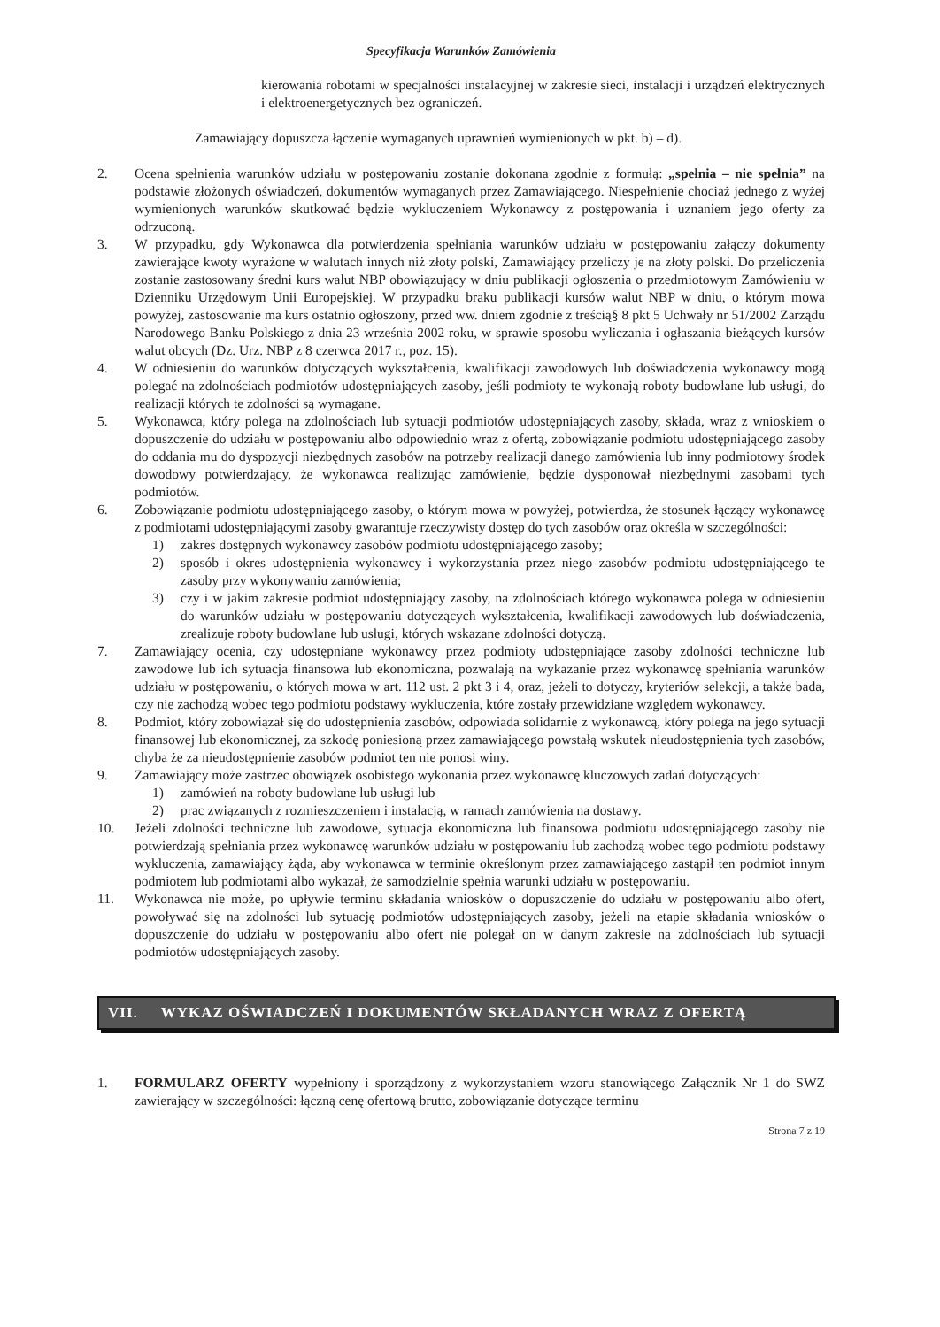Specyfikacja Warunków Zamówienia
kierowania robotami w specjalności instalacyjnej w zakresie sieci, instalacji i urządzeń elektrycznych i elektroenergetycznych bez ograniczeń.
Zamawiający dopuszcza łączenie wymaganych uprawnień wymienionych w pkt. b) – d).
2. Ocena spełnienia warunków udziału w postępowaniu zostanie dokonana zgodnie z formułą: „spełnia – nie spełnia” na podstawie złożonych oświadczeń, dokumentów wymaganych przez Zamawiającego. Niespełnienie chociaż jednego z wyżej wymienionych warunków skutkować będzie wykluczeniem Wykonawcy z postępowania i uznaniem jego oferty za odrzuconą.
3. W przypadku, gdy Wykonawca dla potwierdzenia spełniania warunków udziału w postępowaniu załączy dokumenty zawierające kwoty wyrażone w walutach innych niż złoty polski, Zamawiający przeliczy je na złoty polski. Do przeliczenia zostanie zastosowany średni kurs walut NBP obowiązujący w dniu publikacji ogłoszenia o przedmiotowym Zamówieniu w Dzienniku Urzędowym Unii Europejskiej. W przypadku braku publikacji kursów walut NBP w dniu, o którym mowa powyżej, zastosowanie ma kurs ostatnio ogłoszony, przed ww. dniem zgodnie z treścią§ 8 pkt 5 Uchwały nr 51/2002 Zarządu Narodowego Banku Polskiego z dnia 23 września 2002 roku, w sprawie sposobu wyliczania i ogłaszania bieżących kursów walut obcych (Dz. Urz. NBP z 8 czerwca 2017 r., poz. 15).
4. W odniesieniu do warunków dotyczących wykształcenia, kwalifikacji zawodowych lub doświadczenia wykonawcy mogą polegać na zdolnościach podmiotów udostępniających zasoby, jeśli podmioty te wykonają roboty budowlane lub usługi, do realizacji których te zdolności są wymagane.
5. Wykonawca, który polega na zdolnościach lub sytuacji podmiotów udostępniających zasoby, składa, wraz z wnioskiem o dopuszczenie do udziału w postępowaniu albo odpowiednio wraz z ofertą, zobowiązanie podmiotu udostępniającego zasoby do oddania mu do dyspozycji niezbędnych zasobów na potrzeby realizacji danego zamówienia lub inny podmiotowy środek dowodowy potwierdzający, że wykonawca realizując zamówienie, będzie dysponował niezbędnymi zasobami tych podmiotów.
6. Zobowiązanie podmiotu udostępniającego zasoby, o którym mowa w powyżej, potwierdza, że stosunek łączący wykonawcę z podmiotami udostępniającymi zasoby gwarantuje rzeczywisty dostęp do tych zasobów oraz określa w szczególności:
1) zakres dostępnych wykonawcy zasobów podmiotu udostępniającego zasoby;
2) sposób i okres udostępnienia wykonawcy i wykorzystania przez niego zasobów podmiotu udostępniającego te zasoby przy wykonywaniu zamówienia;
3) czy i w jakim zakresie podmiot udostępniający zasoby, na zdolnościach którego wykonawca polega w odniesieniu do warunków udziału w postępowaniu dotyczących wykształcenia, kwalifikacji zawodowych lub doświadczenia, zrealizuje roboty budowlane lub usługi, których wskazane zdolności dotyczą.
7. Zamawiający ocenia, czy udostępniane wykonawcy przez podmioty udostępniające zasoby zdolności techniczne lub zawodowe lub ich sytuacja finansowa lub ekonomiczna, pozwalają na wykazanie przez wykonawcę spełniania warunków udziału w postępowaniu, o których mowa w art. 112 ust. 2 pkt 3 i 4, oraz, jeżeli to dotyczy, kryteriów selekcji, a także bada, czy nie zachodzą wobec tego podmiotu podstawy wykluczenia, które zostały przewidziane względem wykonawcy.
8. Podmiot, który zobowiązał się do udostępnienia zasobów, odpowiada solidarnie z wykonawcą, który polega na jego sytuacji finansowej lub ekonomicznej, za szkodę poniesioną przez zamawiającego powstałą wskutek nieudostępnienia tych zasobów, chyba że za nieudostępnienie zasobów podmiot ten nie ponosi winy.
9. Zamawiający może zastrzec obowiązek osobistego wykonania przez wykonawcę kluczowych zadań dotyczących:
1) zamówień na roboty budowlane lub usługi lub
2) prac związanych z rozmieszczeniem i instalacją, w ramach zamówienia na dostawy.
10. Jeżeli zdolności techniczne lub zawodowe, sytuacja ekonomiczna lub finansowa podmiotu udostępniającego zasoby nie potwierdzają spełniania przez wykonawcę warunków udziału w postępowaniu lub zachodzą wobec tego podmiotu podstawy wykluczenia, zamawiający żąda, aby wykonawca w terminie określonym przez zamawiającego zastąpił ten podmiot innym podmiotem lub podmiotami albo wykazał, że samodzielnie spełnia warunki udziału w postępowaniu.
11. Wykonawca nie może, po upływie terminu składania wniosków o dopuszczenie do udziału w postępowaniu albo ofert, powoływać się na zdolności lub sytuację podmiotów udostępniających zasoby, jeżeli na etapie składania wniosków o dopuszczenie do udziału w postępowaniu albo ofert nie polegał on w danym zakresie na zdolnościach lub sytuacji podmiotów udostępniających zasoby.
VII. WYKAZ OŚWIADCZEŃ I DOKUMENTÓW SKŁADANYCH WRAZ Z OFERTĄ
1. FORMULARZ OFERTY wypełniony i sporządzony z wykorzystaniem wzoru stanowiącego Załącznik Nr 1 do SWZ zawierający w szczególności: łączną cenę ofertową brutto, zobowiązanie dotyczące terminu
Strona 7 z 19